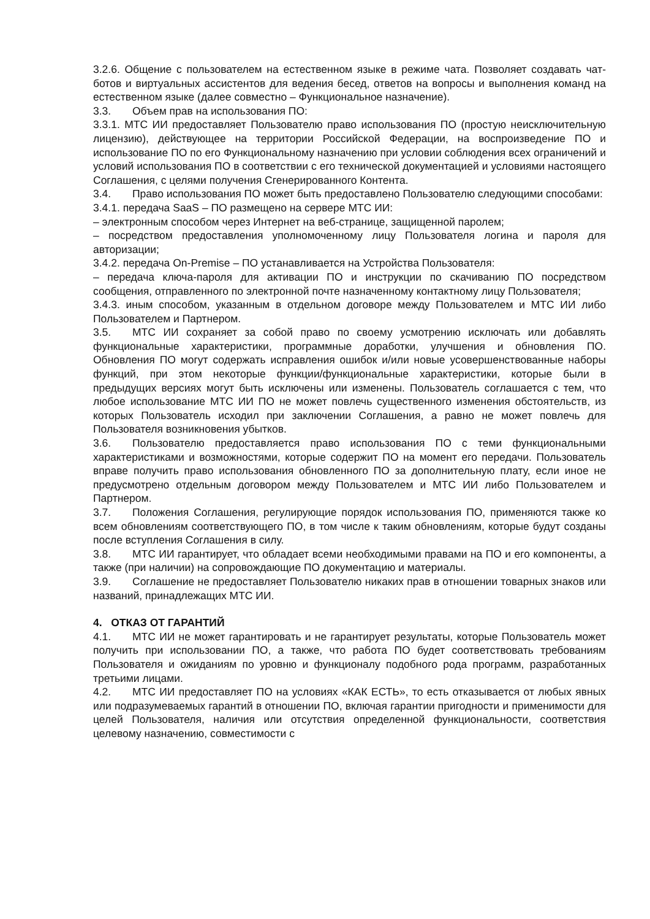3.2.6. Общение с пользователем на естественном языке в режиме чата. Позволяет создавать чат-ботов и виртуальных ассистентов для ведения бесед, ответов на вопросы и выполнения команд на естественном языке (далее совместно – Функциональное назначение).
3.3. Объем прав на использования ПО:
3.3.1. МТС ИИ предоставляет Пользователю право использования ПО (простую неисключительную лицензию), действующее на территории Российской Федерации, на воспроизведение ПО и использование ПО по его Функциональному назначению при условии соблюдения всех ограничений и условий использования ПО в соответствии с его технической документацией и условиями настоящего Соглашения, с целями получения Сгенерированного Контента.
3.4. Право использования ПО может быть предоставлено Пользователю следующими способами:
3.4.1. передача SaaS – ПО размещено на сервере МТС ИИ:
– электронным способом через Интернет на веб-странице, защищенной паролем;
– посредством предоставления уполномоченному лицу Пользователя логина и пароля для авторизации;
3.4.2. передача On-Premise – ПО устанавливается на Устройства Пользователя:
– передача ключа-пароля для активации ПО и инструкции по скачиванию ПО посредством сообщения, отправленного по электронной почте назначенному контактному лицу Пользователя;
3.4.3. иным способом, указанным в отдельном договоре между Пользователем и МТС ИИ либо Пользователем и Партнером.
3.5. МТС ИИ сохраняет за собой право по своему усмотрению исключать или добавлять функциональные характеристики, программные доработки, улучшения и обновления ПО. Обновления ПО могут содержать исправления ошибок и/или новые усовершенствованные наборы функций, при этом некоторые функции/функциональные характеристики, которые были в предыдущих версиях могут быть исключены или изменены. Пользователь соглашается с тем, что любое использование МТС ИИ ПО не может повлечь существенного изменения обстоятельств, из которых Пользователь исходил при заключении Соглашения, а равно не может повлечь для Пользователя возникновения убытков.
3.6. Пользователю предоставляется право использования ПО с теми функциональными характеристиками и возможностями, которые содержит ПО на момент его передачи. Пользователь вправе получить право использования обновленного ПО за дополнительную плату, если иное не предусмотрено отдельным договором между Пользователем и МТС ИИ либо Пользователем и Партнером.
3.7. Положения Соглашения, регулирующие порядок использования ПО, применяются также ко всем обновлениям соответствующего ПО, в том числе к таким обновлениям, которые будут созданы после вступления Соглашения в силу.
3.8. МТС ИИ гарантирует, что обладает всеми необходимыми правами на ПО и его компоненты, а также (при наличии) на сопровождающие ПО документацию и материалы.
3.9. Соглашение не предоставляет Пользователю никаких прав в отношении товарных знаков или названий, принадлежащих МТС ИИ.
4. ОТКАЗ ОТ ГАРАНТИЙ
4.1. МТС ИИ не может гарантировать и не гарантирует результаты, которые Пользователь может получить при использовании ПО, а также, что работа ПО будет соответствовать требованиям Пользователя и ожиданиям по уровню и функционалу подобного рода программ, разработанных третьими лицами.
4.2. МТС ИИ предоставляет ПО на условиях «КАК ЕСТЬ», то есть отказывается от любых явных или подразумеваемых гарантий в отношении ПО, включая гарантии пригодности и применимости для целей Пользователя, наличия или отсутствия определенной функциональности, соответствия целевому назначению, совместимости с